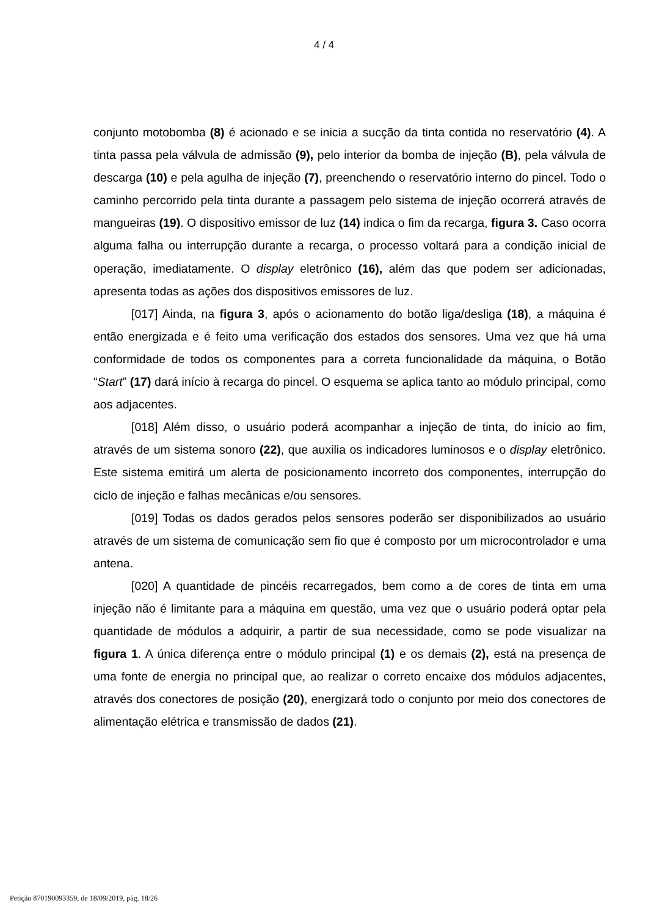4 / 4
conjunto motobomba (8) é acionado e se inicia a sucção da tinta contida no reservatório (4). A tinta passa pela válvula de admissão (9), pelo interior da bomba de injeção (B), pela válvula de descarga (10) e pela agulha de injeção (7), preenchendo o reservatório interno do pincel. Todo o caminho percorrido pela tinta durante a passagem pelo sistema de injeção ocorrerá através de mangueiras (19). O dispositivo emissor de luz (14) indica o fim da recarga, figura 3. Caso ocorra alguma falha ou interrupção durante a recarga, o processo voltará para a condição inicial de operação, imediatamente. O display eletrônico (16), além das que podem ser adicionadas, apresenta todas as ações dos dispositivos emissores de luz.
[017] Ainda, na figura 3, após o acionamento do botão liga/desliga (18), a máquina é então energizada e é feito uma verificação dos estados dos sensores. Uma vez que há uma conformidade de todos os componentes para a correta funcionalidade da máquina, o Botão “Start” (17) dará início à recarga do pincel. O esquema se aplica tanto ao módulo principal, como aos adjacentes.
[018] Além disso, o usuário poderá acompanhar a injeção de tinta, do início ao fim, através de um sistema sonoro (22), que auxilia os indicadores luminosos e o display eletrônico. Este sistema emitirá um alerta de posicionamento incorreto dos componentes, interrupção do ciclo de injeção e falhas mecânicas e/ou sensores.
[019] Todas os dados gerados pelos sensores poderão ser disponibilizados ao usuário através de um sistema de comunicação sem fio que é composto por um microcontrolador e uma antena.
[020] A quantidade de pincéis recarregados, bem como a de cores de tinta em uma injeção não é limitante para a máquina em questão, uma vez que o usuário poderá optar pela quantidade de módulos a adquirir, a partir de sua necessidade, como se pode visualizar na figura 1. A única diferença entre o módulo principal (1) e os demais (2), está na presença de uma fonte de energia no principal que, ao realizar o correto encaixe dos módulos adjacentes, através dos conectores de posição (20), energizará todo o conjunto por meio dos conectores de alimentação elétrica e transmissão de dados (21).
Petição 870190093359, de 18/09/2019, pág. 18/26